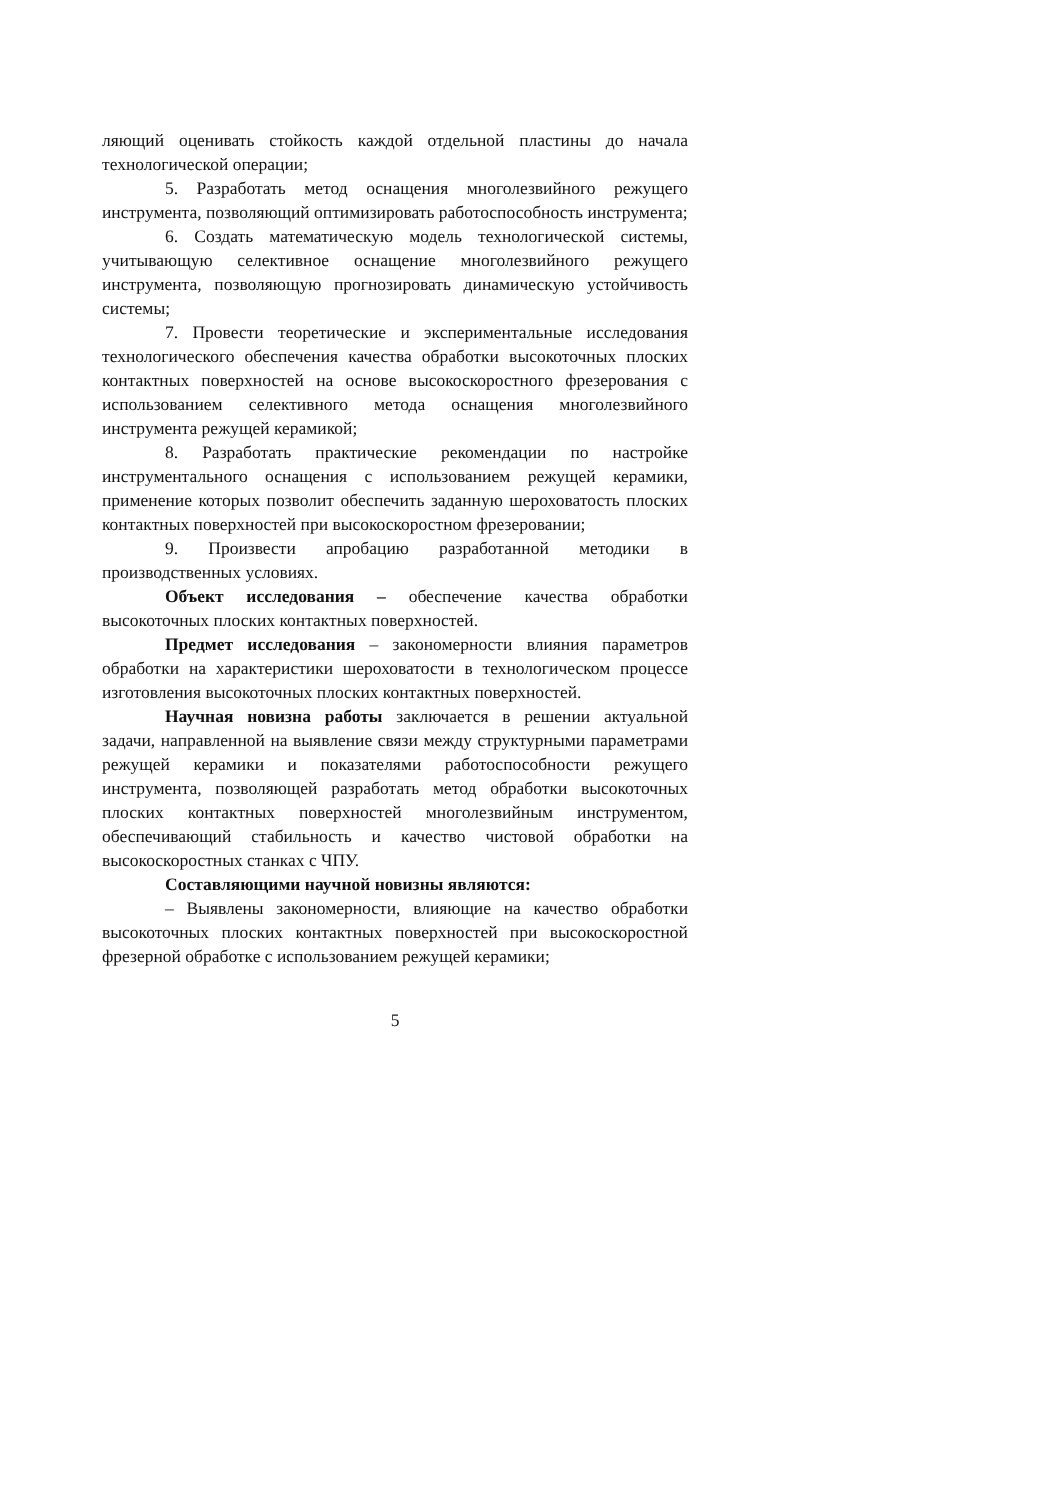ляющий оценивать стойкость каждой отдельной пластины до начала технологической операции;
5. Разработать метод оснащения многолезвийного режущего инструмента, позволяющий оптимизировать работоспособность инструмента;
6. Создать математическую модель технологической системы, учитывающую селективное оснащение многолезвийного режущего инструмента, позволяющую прогнозировать динамическую устойчивость системы;
7. Провести теоретические и экспериментальные исследования технологического обеспечения качества обработки высокоточных плоских контактных поверхностей на основе высокоскоростного фрезерования с использованием селективного метода оснащения многолезвийного инструмента режущей керамикой;
8. Разработать практические рекомендации по настройке инструментального оснащения с использованием режущей керамики, применение которых позволит обеспечить заданную шероховатость плоских контактных поверхностей при высокоскоростном фрезеровании;
9. Произвести апробацию разработанной методики в производственных условиях.
Объект исследования – обеспечение качества обработки высокоточных плоских контактных поверхностей.
Предмет исследования – закономерности влияния параметров обработки на характеристики шероховатости в технологическом процессе изготовления высокоточных плоских контактных поверхностей.
Научная новизна работы заключается в решении актуальной задачи, направленной на выявление связи между структурными параметрами режущей керамики и показателями работоспособности режущего инструмента, позволяющей разработать метод обработки высокоточных плоских контактных поверхностей многолезвийным инструментом, обеспечивающий стабильность и качество чистовой обработки на высокоскоростных станках с ЧПУ.
Составляющими научной новизны являются:
– Выявлены закономерности, влияющие на качество обработки высокоточных плоских контактных поверхностей при высокоскоростной фрезерной обработке с использованием режущей керамики;
5